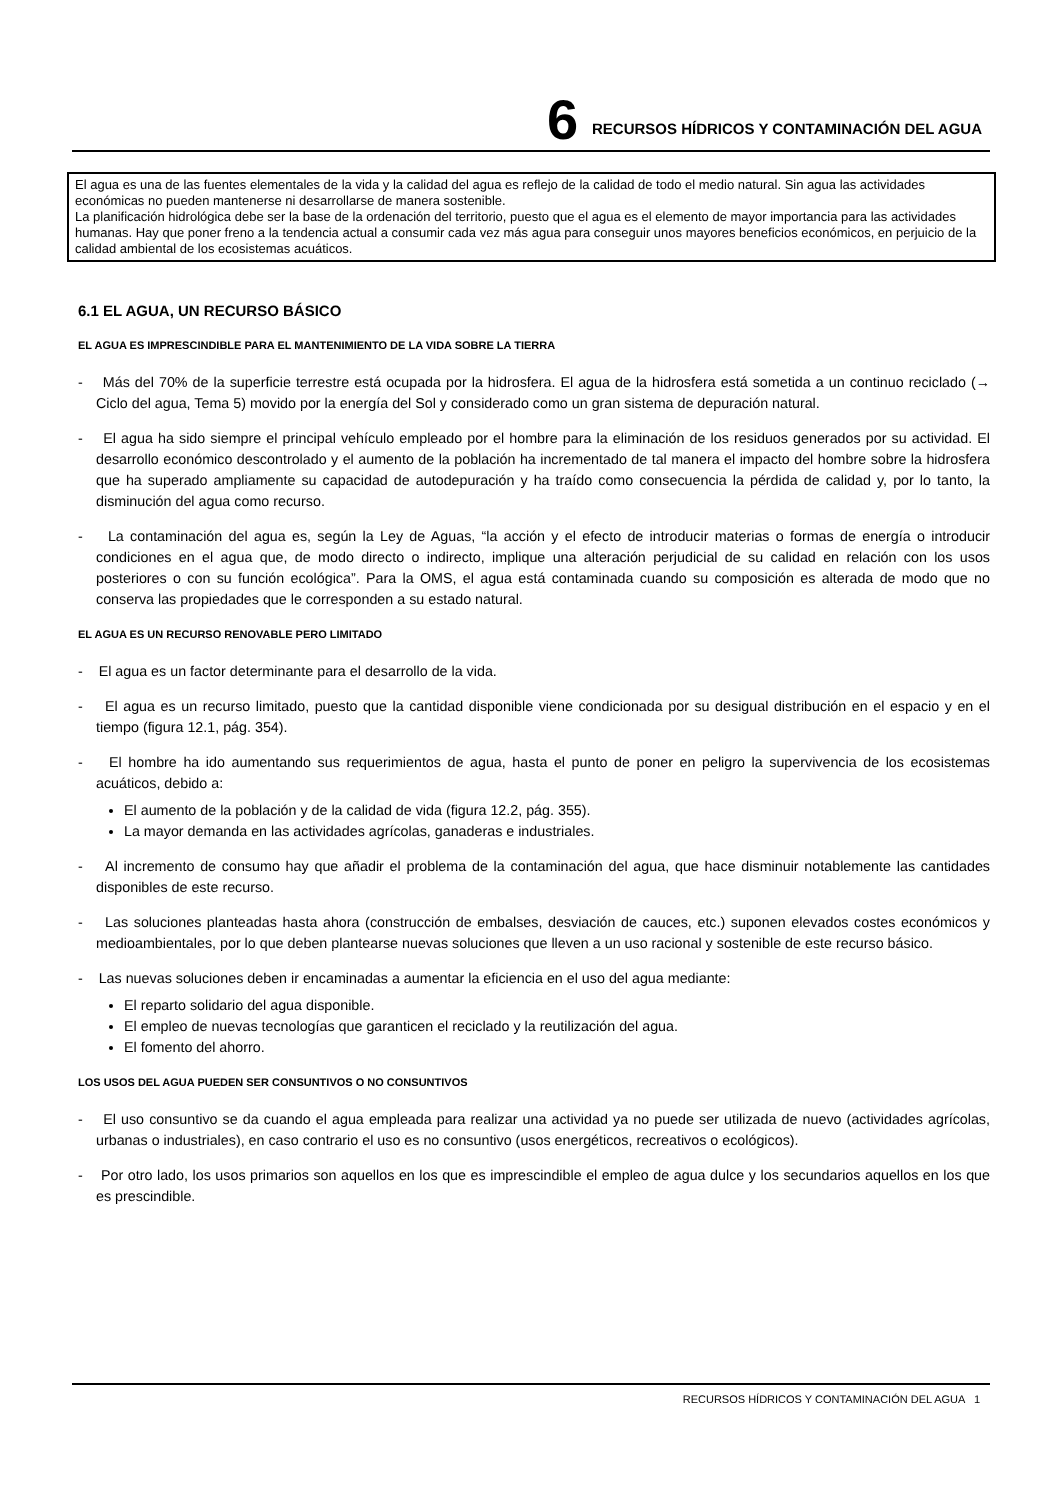6 RECURSOS HÍDRICOS Y CONTAMINACIÓN DEL AGUA
El agua es una de las fuentes elementales de la vida y la calidad del agua es reflejo de la calidad de todo el medio natural. Sin agua las actividades económicas no pueden mantenerse ni desarrollarse de manera sostenible.
La planificación hidrológica debe ser la base de la ordenación del territorio, puesto que el agua es el elemento de mayor importancia para las actividades humanas. Hay que poner freno a la tendencia actual a consumir cada vez más agua para conseguir unos mayores beneficios económicos, en perjuicio de la calidad ambiental de los ecosistemas acuáticos.
6.1 EL AGUA, UN RECURSO BÁSICO
EL AGUA ES IMPRESCINDIBLE PARA EL MANTENIMIENTO DE LA VIDA SOBRE LA TIERRA
- Más del 70% de la superficie terrestre está ocupada por la hidrosfera. El agua de la hidrosfera está sometida a un continuo reciclado (→ Ciclo del agua, Tema 5) movido por la energía del Sol y considerado como un gran sistema de depuración natural.
- El agua ha sido siempre el principal vehículo empleado por el hombre para la eliminación de los residuos generados por su actividad. El desarrollo económico descontrolado y el aumento de la población ha incrementado de tal manera el impacto del hombre sobre la hidrosfera que ha superado ampliamente su capacidad de autodepuración y ha traído como consecuencia la pérdida de calidad y, por lo tanto, la disminución del agua como recurso.
- La contaminación del agua es, según la Ley de Aguas, “la acción y el efecto de introducir materias o formas de energía o introducir condiciones en el agua que, de modo directo o indirecto, implique una alteración perjudicial de su calidad en relación con los usos posteriores o con su función ecológica”. Para la OMS, el agua está contaminada cuando su composición es alterada de modo que no conserva las propiedades que le corresponden a su estado natural.
EL AGUA ES UN RECURSO RENOVABLE PERO LIMITADO
- El agua es un factor determinante para el desarrollo de la vida.
- El agua es un recurso limitado, puesto que la cantidad disponible viene condicionada por su desigual distribución en el espacio y en el tiempo (figura 12.1, pág. 354).
- El hombre ha ido aumentando sus requerimientos de agua, hasta el punto de poner en peligro la supervivencia de los ecosistemas acuáticos, debido a:
El aumento de la población y de la calidad de vida (figura 12.2, pág. 355).
La mayor demanda en las actividades agrícolas, ganaderas e industriales.
- Al incremento de consumo hay que añadir el problema de la contaminación del agua, que hace disminuir notablemente las cantidades disponibles de este recurso.
- Las soluciones planteadas hasta ahora (construcción de embalses, desviación de cauces, etc.) suponen elevados costes económicos y medioambientales, por lo que deben plantearse nuevas soluciones que lleven a un uso racional y sostenible de este recurso básico.
- Las nuevas soluciones deben ir encaminadas a aumentar la eficiencia en el uso del agua mediante:
El reparto solidario del agua disponible.
El empleo de nuevas tecnologías que garanticen el reciclado y la reutilización del agua.
El fomento del ahorro.
LOS USOS DEL AGUA PUEDEN SER CONSUNTIVOS O NO CONSUNTIVOS
- El uso consuntivo se da cuando el agua empleada para realizar una actividad ya no puede ser utilizada de nuevo (actividades agrícolas, urbanas o industriales), en caso contrario el uso es no consuntivo (usos energéticos, recreativos o ecológicos).
- Por otro lado, los usos primarios son aquellos en los que es imprescindible el empleo de agua dulce y los secundarios aquellos en los que es prescindible.
RECURSOS HÍDRICOS Y CONTAMINACIÓN DEL AGUA 1